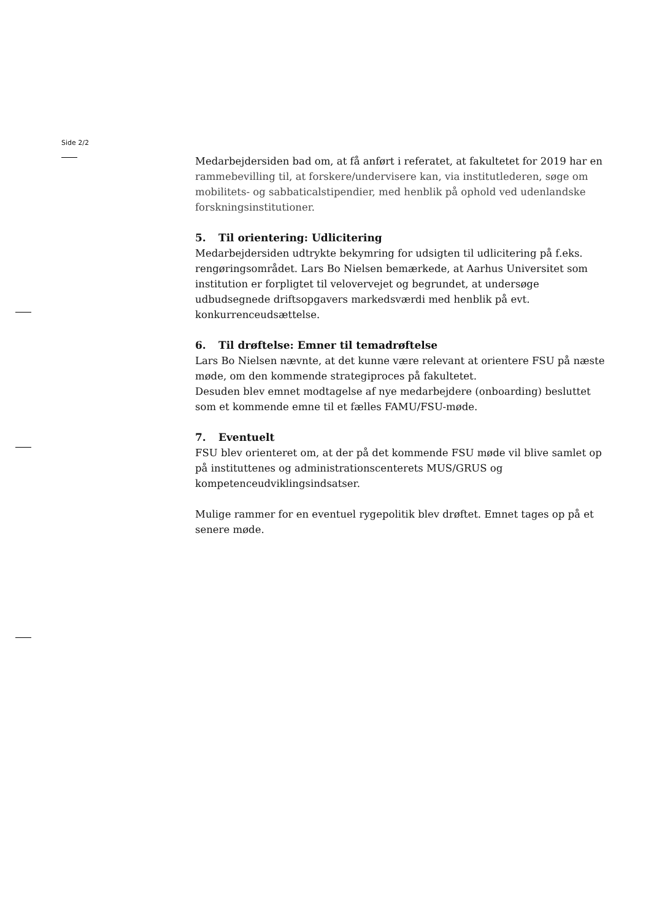Side 2/2
Medarbejdersiden bad om, at få anført i referatet, at fakultetet for 2019 har en rammebevilling til, at forskere/undervisere kan, via institutlederen, søge om mobilitets- og sabbaticalstipendier, med henblik på ophold ved udenlandske forskningsinstitutioner.
5. Til orientering: Udlicitering
Medarbejdersiden udtrykte bekymring for udsigten til udlicitering på f.eks. rengøringsområdet. Lars Bo Nielsen bemærkede, at Aarhus Universitet som institution er forpligtet til velovervejet og begrundet, at undersøge udbudsegnede driftsopgavers markedsværdi med henblik på evt. konkurrenceudsættelse.
6. Til drøftelse: Emner til temadrøftelse
Lars Bo Nielsen nævnte, at det kunne være relevant at orientere FSU på næste møde, om den kommende strategiproces på fakultetet.
Desuden blev emnet modtagelse af nye medarbejdere (onboarding) besluttet som et kommende emne til et fælles FAMU/FSU-møde.
7. Eventuelt
FSU blev orienteret om, at der på det kommende FSU møde vil blive samlet op på instituttenes og administrationscenterets MUS/GRUS og kompetenceudviklingsindsatser.
Mulige rammer for en eventuel rygepolitik blev drøftet. Emnet tages op på et senere møde.